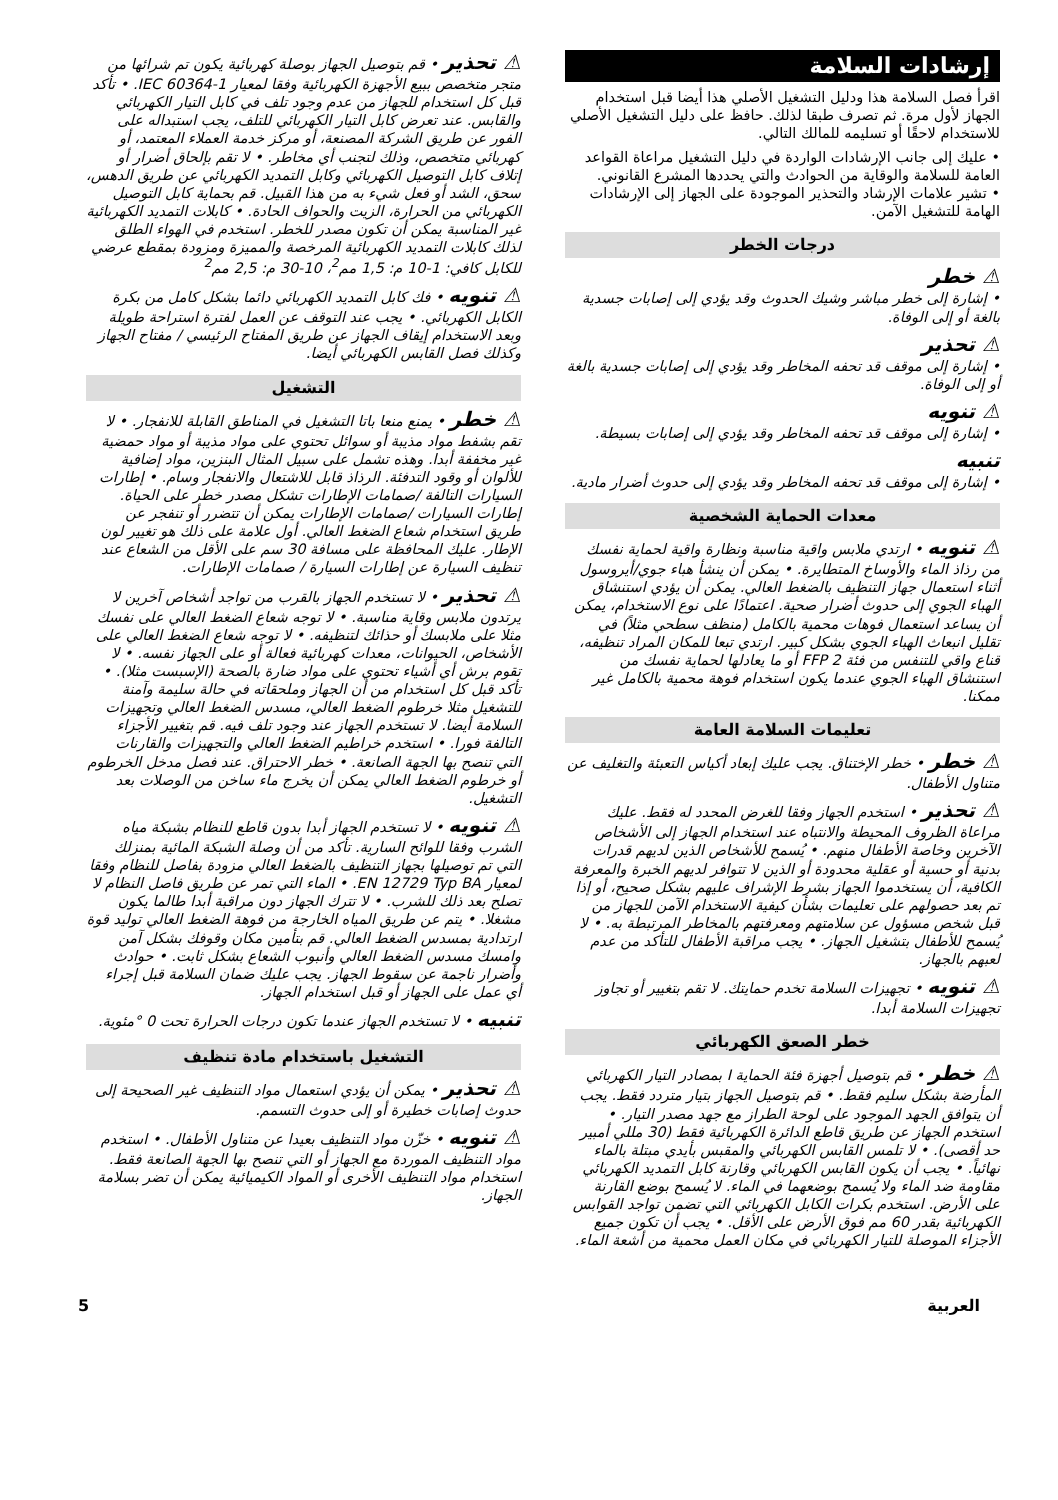إرشادات السلامة
اقرأ فصل السلامة هذا ودليل التشغيل الأصلي هذا أيضا قبل استخدام الجهاز لأول مرة. ثم تصرف طبقا لذلك. حافظ على دليل التشغيل الأصلي للاستخدام لاحقًا أو تسليمه للمالك التالي.
• عليك إلى جانب الإرشادات الواردة في دليل التشغيل مراعاة القواعد العامة للسلامة والوقاية من الحوادث والتي يحددها المشرع القانوني.
• تشير علامات الإرشاد والتحذير الموجودة على الجهاز إلى الإرشادات الهامة للتشغيل الآمن.
درجات الخطر
⚠ خطر
• إشارة إلى خطر مباشر وشيك الحدوث وقد يؤدي إلى إصابات جسدية بالغة أو إلى الوفاة.
⚠ تحذير
• إشارة إلى موقف قد تحفه المخاطر وقد يؤدي إلى إصابات جسدية بالغة أو إلى الوفاة.
⚠ تنويه
• إشارة إلى موقف قد تحفه المخاطر وقد يؤدي إلى إصابات بسيطة.
تنبيه
• إشارة إلى موقف قد تحفه المخاطر وقد يؤدي إلى حدوث أضرار مادية.
معدات الحماية الشخصية
⚠ تنويه • ارتدي ملابس واقية مناسبة ونظارة واقية لحماية نفسك من رذاذ الماء والأوساخ المتطايرة. • يمكن أن ينشأ هباء جوي/أيروسول أثناء استعمال جهاز التنظيف بالضغط العالي. يمكن أن يؤدي استنشاق الهباء الجوي إلى حدوث أضرار صحية. اعتمادًا على نوع الاستخدام، يمكن أن يساعد استعمال فوهات محمية بالكامل (منظف سطحي مثلاً) في تقليل انبعاث الهباء الجوي بشكل كبير. ارتدي تبعا للمكان المراد تنظيفه، قناع واقي للتنفس من فئة FFP 2 أو ما يعادلها لحماية نفسك من استنشاق الهباء الجوي عندما يكون استخدام فوهة محمية بالكامل غير ممكنا.
تعليمات السلامة العامة
⚠ خطر • خطر الإختناق. يجب عليك إبعاد أكياس التعبئة والتغليف عن متناول الأطفال.
⚠ تحذير • استخدم الجهاز وفقا للغرض المحدد له فقط. عليك مراعاة الظروف المحيطة والانتباه عند استخدام الجهاز إلى الأشخاص الآخرين وخاصة الأطفال منهم. • يُسمح للأشخاص الذين لديهم قدرات بدنية أو حسية أو عقلية محدودة أو الذين لا تتوافر لديهم الخبرة والمعرفة الكافية، أن يستخدموا الجهاز بشرط الإشراف عليهم بشكل صحيح، أو إذا تم بعد حصولهم على تعليمات بشأن كيفية الاستخدام الآمن للجهاز من قبل شخص مسؤول عن سلامتهم ومعرفتهم بالمخاطر المرتبطة به. • لا يُسمح للأطفال بتشغيل الجهاز. • يجب مراقبة الأطفال للتأكد من عدم لعبهم بالجهاز.
⚠ تنويه • تجهيزات السلامة تخدم حمايتك. لا تقم بتغيير أو تجاوز تجهيزات السلامة أبدا.
خطر الصعق الكهربائي
⚠ خطر • قم بتوصيل أجهزة فئة الحماية I بمصادر التيار الكهربائي المأرضة بشكل سليم فقط. • قم بتوصيل الجهاز بتيار متردد فقط. يجب أن يتوافق الجهد الموجود على لوحة الطراز مع جهد مصدر التيار. • استخدم الجهاز عن طريق قاطع الدائرة الكهربائية فقط (30 مللي أمبير حد أقصى). • لا تلمس القابس الكهربائي والمقبس بأيدي مبتلة بالماء نهائياً. • يجب أن يكون القابس الكهربائي وقارنة كابل التمديد الكهربائي مقاومة ضد الماء ولا يُسمح بوضعهما في الماء. لا يُسمح بوضع القارنة على الأرض. استخدم بكرات الكابل الكهربائي التي تضمن تواجد القوابس الكهربائية بقدر 60 مم فوق الأرض على الأقل. • يجب أن تكون جميع الأجزاء الموصلة للتيار الكهربائي في مكان العمل محمية من أشعة الماء.
⚠ تحذير • قم بتوصيل الجهاز بوصلة كهربائية يكون تم شرائها من متجر متخصص ببيع الأجهزة الكهربائية وفقا لمعيار IEC 60364-1. • تأكد قبل كل استخدام للجهاز من عدم وجود تلف في كابل التيار الكهربائي والقابس. عند تعرض كابل التيار الكهربائي للتلف، يجب استبداله على الفور عن طريق الشركة المصنعة، أو مركز خدمة العملاء المعتمد، أو كهربائي متخصص، وذلك لتجنب أي مخاطر. • لا تقم بإلحاق أضرار أو إتلاف كابل التوصيل الكهربائي وكابل التمديد الكهربائي عن طريق الدهس، سحق، الشد أو فعل شيء به من هذا القبيل. قم بحماية كابل التوصيل الكهربائي من الحرارة، الزيت والحواف الحادة. • كابلات التمديد الكهربائية غير المناسبة يمكن أن تكون مصدر للخطر. استخدم في الهواء الطلق لذلك كابلات التمديد الكهربائية المرخصة والمميزة ومزودة بمقطع عرضي للكابل كافي: 1-10 م: 1,5 مم<sup>2</sup>، 10-30 م: 2,5 مم<sup>2</sup>
⚠ تنويه • فك كابل التمديد الكهربائي دائما بشكل كامل من بكرة الكابل الكهربائي. • يجب عند التوقف عن العمل لفترة استراحة طويلة وبعد الاستخدام إيقاف الجهاز عن طريق المفتاح الرئيسي / مفتاح الجهاز وكذلك فصل القابس الكهربائي أيضا.
التشغيل
⚠ خطر • يمنع منعا باتا التشغيل في المناطق القابلة للانفجار. • لا تقم بشفط مواد مذيبة أو سوائل تحتوي على مواد مذيبة أو مواد حمضية غير مخففة أبدا. وهذه تشمل على سبيل المثال البنزين، مواد إضافية للألوان أو وقود التدفئة. الرذاذ قابل للاشتعال والانفجار وسام. • إطارات السيارات التالفة /صمامات الإطارات تشكل مصدر خطر على الحياة. إطارات السيارات /صمامات الإطارات يمكن أن تتضرر أو تنفجر عن طريق استخدام شعاع الضغط العالي. أول علامة على ذلك هو تغيير لون الإطار. عليك المحافظة على مسافة 30 سم على الأقل من الشعاع عند تنظيف السيارة عن إطارات السيارة / صمامات الإطارات.
⚠ تحذير • لا تستخدم الجهاز بالقرب من تواجد أشخاص آخرين لا يرتدون ملابس وقاية مناسبة. • لا توجه شعاع الضغط العالي على نفسك مثلا على ملابسك أو حذائك لتنظيفه. • لا توجه شعاع الضغط العالي على الأشخاص، الحيوانات، معدات كهربائية فعالة أو على الجهاز نفسه. • لا تقوم برش أي أشياء تحتوي على مواد ضارة بالصحة (الإسبست مثلا). • تأكد قبل كل استخدام من أن الجهاز وملحقاته في حالة سليمة وآمنة للتشغيل مثلا خرطوم الضغط العالي، مسدس الضغط العالي وتجهيزات السلامة أيضا. لا تستخدم الجهاز عند وجود تلف فيه. قم بتغيير الأجزاء التالفة فورا. • استخدم خراطيم الضغط العالي والتجهيزات والقارنات التي تنصح بها الجهة الصانعة. • خطر الاحتراق. عند فصل مدخل الخرطوم أو خرطوم الضغط العالي يمكن أن يخرج ماء ساخن من الوصلات بعد التشغيل.
⚠ تنويه • لا تستخدم الجهاز أبدا بدون قاطع للنظام بشبكة مياه الشرب وفقا للوائح السارية. تأكد من أن وصلة الشبكة المائية بمنزلك التي تم توصيلها بجهاز التنظيف بالضغط العالي مزودة بفاصل للنظام وفقا لمعيار EN 12729 Typ BA. • الماء التي تمر عن طريق فاصل النظام لا تصلح بعد ذلك للشرب. • لا تترك الجهاز دون مراقبة أبدا طالما يكون مشغلا. • يتم عن طريق المياه الخارجة من فوهة الضغط العالي توليد قوة ارتدادية بمسدس الضغط العالي. قم بتأمين مكان وقوفك بشكل آمن وامسك مسدس الضغط العالي وأنبوب الشعاع بشكل ثابت. • حوادث وأضرار ناجمة عن سقوط الجهاز. يجب عليك ضمان السلامة قبل إجراء أي عمل على الجهاز أو قبل استخدام الجهاز.
تنبيه • لا تستخدم الجهاز عندما تكون درجات الحرارة تحت 0 °مئوية.
التشغيل باستخدام مادة تنظيف
⚠ تحذير • يمكن أن يؤدي استعمال مواد التنظيف غير الصحيحة إلى حدوث إصابات خطيرة أو إلى حدوث التسمم.
⚠ تنويه • خزّن مواد التنظيف بعيدا عن متناول الأطفال. • استخدم مواد التنظيف الموردة مع الجهاز أو التي تنصح بها الجهة الصانعة فقط. استخدام مواد التنظيف الأخرى أو المواد الكيميائية يمكن أن تضر بسلامة الجهاز.
العربية 5